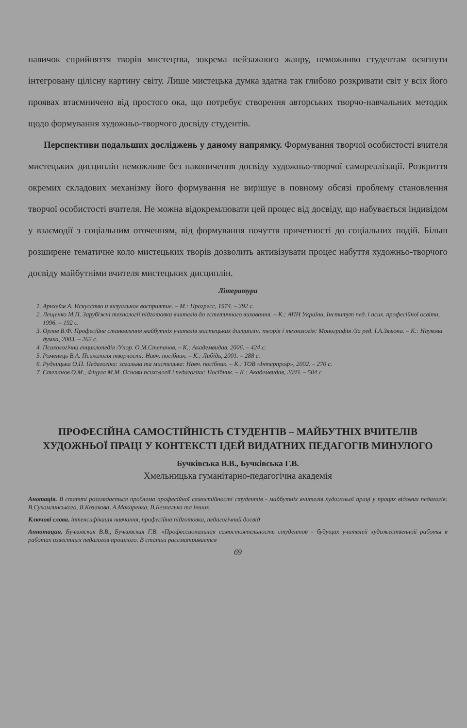навичок сприйняття творів мистецтва, зокрема пейзажного жанру, неможливо студентам осягнути інтегровану цілісну картину світу. Лише мистецька думка здатна так глибоко розкривати світ у всіх його проявах втаємничено від простого ока, що потребує створення авторських творчо-навчальних методик щодо формування художньо-творчого досвіду студентів.
Перспективи подальших досліджень у даному напрямку. Формування творчої особистості вчителя мистецьких дисциплін неможливе без накопичення досвіду художньо-творчої самореалізації. Розкриття окремих складових механізму його формування не вирішує в повному обсязі проблему становлення творчої особистості вчителя. Не можна відокремлювати цей процес від досвіду, що набувається індивідом у взаємодії з соціальним оточенням, від формування почуття причетності до соціальних подій. Більш розширене тематичне коло мистецьких творів дозволить активізувати процес набуття художньо-творчого досвіду майбутніми вчителя мистецьких дисциплін.
Література
1. Арнхейм А. Искусство и визуальное восприятие. – М.: Прогресс, 1974. – 392 с.
2. Лещенко М.П. Зарубіжні технології підготовки вчителів до естетичного виховання. – К.: АПН України, Інститут пед. і псих. професійної освіти, 1996. – 192 с.
3. Орлов В.Ф. Професійне становлення майбутніх учителів мистецьких дисциплін: теорія і технологія: Монографія /За ред. І.А.Зязюна. – К.: Наукова думка, 2003. – 262 с.
4. Психологічна енциклопедія /Упор. О.М.Степанов. – К.: Академвидав. 2006. – 424 с.
5. Роменець В.А. Психологія творчості: Навч. посібник. – К.: Либідь, 2001. – 288 с.
6. Рудницька О.П. Педагогіка: загальна та мистецька: Навч. посібник. – К.: ТОВ «Інтерпроф», 2002. – 270 с.
7. Степанов О.М., Фіцула М.М. Основи психології і педагогіки: Посібник. – К.: Академвидав, 2003. – 504 с.
ПРОФЕСІЙНА САМОСТІЙНІСТЬ СТУДЕНТІВ – МАЙБУТНІХ ВЧИТЕЛІВ ХУДОЖНЬОЇ ПРАЦІ У КОНТЕКСТІ ІДЕЙ ВИДАТНИХ ПЕДАГОГІВ МИНУЛОГО
Бучківська В.В., Бучківська Г.В.
Хмельницька гуманітарно-педагогічна академія
Анотація. В статті розглядається проблема професійної самостійності студентів - майбутніх вчителів художньої праці у працях відомих педагогів: В.Сухомлинського, В.Козакова, А.Макаренка, В.Безпалька та інших.
Ключові слова. інтенсифікація навчання, професійна підготовка, педагогічний досвід
Аннотация. Бучковская В.В., Бучковская Г.В. «Профессиональная самостоятельность студентов - будущих учителей художественной работы в работах известных педагогов прошлого. В статьи рассматривается
69